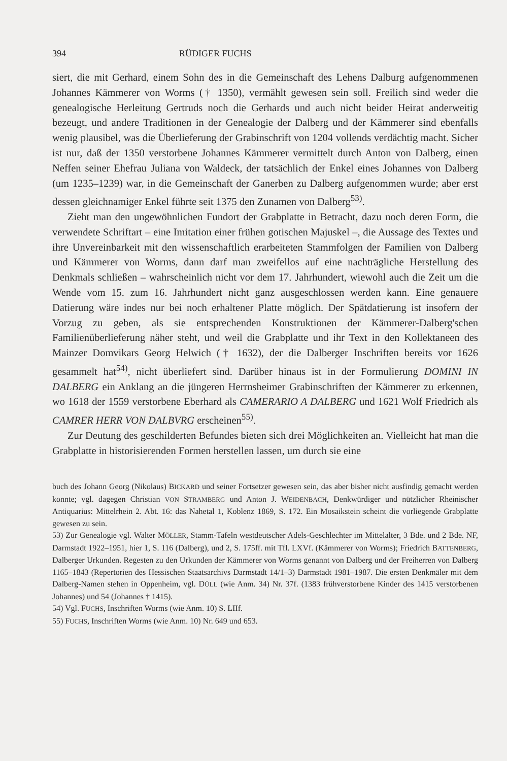394 RÜDIGER FUCHS
siert, die mit Gerhard, einem Sohn des in die Gemeinschaft des Lehens Dalburg aufgenommenen Johannes Kämmerer von Worms († 1350), vermählt gewesen sein soll. Freilich sind weder die genealogische Herleitung Gertruds noch die Gerhards und auch nicht beider Heirat anderweitig bezeugt, und andere Traditionen in der Genealogie der Dalberg und der Kämmerer sind ebenfalls wenig plausibel, was die Überlieferung der Grabinschrift von 1204 vollends verdächtig macht. Sicher ist nur, daß der 1350 verstorbene Johannes Kämmerer vermittelt durch Anton von Dalberg, einen Neffen seiner Ehefrau Juliana von Waldeck, der tatsächlich der Enkel eines Johannes von Dalberg (um 1235–1239) war, in die Gemeinschaft der Ganerben zu Dalberg aufgenommen wurde; aber erst dessen gleichnamiger Enkel führte seit 1375 den Zunamen von Dalberg<sup>53)</sup>.
Zieht man den ungewöhnlichen Fundort der Grabplatte in Betracht, dazu noch deren Form, die verwendete Schriftart – eine Imitation einer frühen gotischen Majuskel –, die Aussage des Textes und ihre Unvereinbarkeit mit den wissenschaftlich erarbeiteten Stammfolgen der Familien von Dalberg und Kämmerer von Worms, dann darf man zweifellos auf eine nachträgliche Herstellung des Denkmals schließen – wahrscheinlich nicht vor dem 17. Jahrhundert, wiewohl auch die Zeit um die Wende vom 15. zum 16. Jahrhundert nicht ganz ausgeschlossen werden kann. Eine genauere Datierung wäre indes nur bei noch erhaltener Platte möglich. Der Spätdatierung ist insofern der Vorzug zu geben, als sie entsprechenden Konstruktionen der Kämmerer-Dalberg'schen Familienüberlieferung näher steht, und weil die Grabplatte und ihr Text in den Kollektaneen des Mainzer Domvikars Georg Helwich († 1632), der die Dalberger Inschriften bereits vor 1626 gesammelt hat<sup>54)</sup>, nicht überliefert sind. Darüber hinaus ist in der Formulierung DOMINI IN DALBERG ein Anklang an die jüngeren Herrnsheimer Grabinschriften der Kämmerer zu erkennen, wo 1618 der 1559 verstorbene Eberhard als CAMERARIO A DALBERG und 1621 Wolf Friedrich als CAMRER HERR VON DALBVRG erscheinen<sup>55)</sup>.
Zur Deutung des geschilderten Befundes bieten sich drei Möglichkeiten an. Vielleicht hat man die Grabplatte in historisierenden Formen herstellen lassen, um durch sie eine
buch des Johann Georg (Nikolaus) BICKARD und seiner Fortsetzer gewesen sein, das aber bisher nicht ausfindig gemacht werden konnte; vgl. dagegen Christian VON STRAMBERG und Anton J. WEIDENBACH, Denkwürdiger und nützlicher Rheinischer Antiquarius: Mittelrhein 2. Abt. 16: das Nahetal 1, Koblenz 1869, S. 172. Ein Mosaikstein scheint die vorliegende Grabplatte gewesen zu sein.
53) Zur Genealogie vgl. Walter MÖLLER, Stamm-Tafeln westdeutscher Adels-Geschlechter im Mittelalter, 3 Bde. und 2 Bde. NF, Darmstadt 1922–1951, hier 1, S. 116 (Dalberg), und 2, S. 175ff. mit Tfl. LXVf. (Kämmerer von Worms); Friedrich BATTENBERG, Dalberger Urkunden. Regesten zu den Urkunden der Kämmerer von Worms genannt von Dalberg und der Freiherren von Dalberg 1165–1843 (Repertorien des Hessischen Staatsarchivs Darmstadt 14/1–3) Darmstadt 1981–1987. Die ersten Denkmäler mit dem Dalberg-Namen stehen in Oppenheim, vgl. DÜLL (wie Anm. 34) Nr. 37f. (1383 frühverstorbene Kinder des 1415 verstorbenen Johannes) und 54 (Johannes † 1415).
54) Vgl. FUCHS, Inschriften Worms (wie Anm. 10) S. LIIf.
55) FUCHS, Inschriften Worms (wie Anm. 10) Nr. 649 und 653.